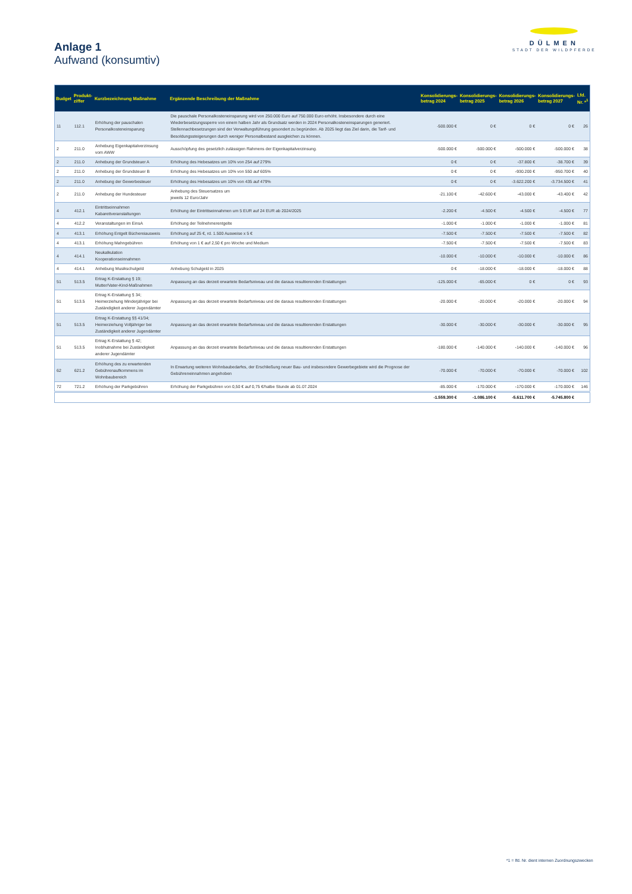Anlage 1
Aufwand (konsumtiv)
DÜLMEN
STADT DER WILDPFERDE
| Budget | Produkt- ziffer | Kurzbezeichnung Maßnahme | Ergänzende Beschreibung der Maßnahme | Konsolidierungs- betrag 2024 | Konsolidierungs- betrag 2025 | Konsolidierungs- betrag 2026 | Konsolidierungs- betrag 2027 | Lfd. Nr. *<sup>1</sup> |
| --- | --- | --- | --- | --- | --- | --- | --- | --- |
| 11 | 112.1 | Erhöhung der pauschalen Personalkosteneinsparung | Die pauschale Personalkosteneinsparung wird von 250.000 Euro auf 750.000 Euro erhöht. Insbesondere durch eine Wiederbesetzungssperre von einem halben Jahr als Grundsatz werden in 2024 Personalkosteneinsparungen generiert. Stellennachbesetzungen sind der Verwaltungsführung gesondert zu begründen. Ab 2025 liegt das Ziel darin, die Tarif- und Besoldungssteigerungen durch weniger Personalbestand ausgleichen zu können. | -500.000 € | 0 € | 0 € | 0 € | 26 |
| 2 | 211.0 | Anhebung Eigenkapitalverzinsung vom AWW | Ausschöpfung des gesetzlich zulässigen Rahmens der Eigenkapitalverzinsung. | -500.000 € | -500.000 € | -500.000 € | -500.000 € | 38 |
| 2 | 211.0 | Anhebung der Grundsteuer A | Erhöhung des Hebesatzes um 10% von 254 auf 279% | 0 € | 0 € | -37.800 € | -38.700 € | 39 |
| 2 | 211.0 | Anhebung der Grundsteuer B | Erhöhung des Hebesatzes um 10% von 550 auf 605% | 0 € | 0 € | -930.200 € | -950.700 € | 40 |
| 2 | 211.0 | Anhebung der Gewerbesteuer | Erhöhung des Hebesatzes um 10% von 435 auf 479% | 0 € | 0 € | -3.622.200 € | -3.734.500 € | 41 |
| 2 | 211.0 | Anhebung der Hundesteuer | Anhebung des Steuersatzes um jeweils 12 Euro/Jahr | -21.100 € | -42.600 € | -43.000 € | -43.400 € | 42 |
| 4 | 412.1 | Eintrittseinnahmen Kabarettveranstaltungen | Erhöhung der Eintrittseinnahmen um 5 EUR auf 24 EUR ab 2024/2025 | -2.200 € | -4.500 € | -4.500 € | -4.500 € | 77 |
| 4 | 412.2 | Veranstaltungen im EinsA | Erhöhung der Teilnehmerentgelte | -1.000 € | -1.000 € | -1.000 € | -1.000 € | 81 |
| 4 | 413.1 | Erhöhung Entgelt Büchereiausweis | Erhöhung auf 25 €, rd. 1.500 Ausweise x 5 € | -7.500 € | -7.500 € | -7.500 € | -7.500 € | 82 |
| 4 | 413.1 | Erhöhung Mahngebühren | Erhöhung von 1 € auf 2,50 € pro Woche und Medium | -7.500 € | -7.500 € | -7.500 € | -7.500 € | 83 |
| 4 | 414.1 | Neukalkulation Kooperationseinnahmen | | -10.000 € | -10.000 € | -10.000 € | -10.000 € | 86 |
| 4 | 414.1 | Anhebung Musikschulgeld | Anhebung Schulgeld in 2025 | 0 € | -18.000 € | -18.000 € | -18.000 € | 88 |
| 51 | 513.5 | Ertrag K-Erstattung § 19; Mutter/Vater-Kind-Maßnahmen | Anpassung an das derzeit erwartete Bedarfsniveau und die daraus resultierenden Erstattungen | -125.000 € | -65.000 € | 0 € | 0 € | 93 |
| 51 | 513.5 | Ertrag K-Erstattung § 34; Heimerziehung Minderjähriger bei Zuständigkeit anderer Jugendämter | Anpassung an das derzeit erwartete Bedarfsniveau und die daraus resultierenden Erstattungen | -20.000 € | -20.000 € | -20.000 € | -20.000 € | 94 |
| 51 | 513.5 | Ertrag K-Erstattung §§ 41/34; Heimerziehung Volljähriger bei Zuständigkeit anderer Jugendämter | Anpassung an das derzeit erwartete Bedarfsniveau und die daraus resultierenden Erstattungen | -30.000 € | -30.000 € | -30.000 € | -30.000 € | 95 |
| 51 | 513.5 | Ertrag K-Erstattung § 42; Inobhutnahme bei Zuständigkeit anderer Jugendämter | Anpassung an das derzeit erwartete Bedarfsniveau und die daraus resultierenden Erstattungen | -180.000 € | -140.000 € | -140.000 € | -140.000 € | 96 |
| 62 | 621.2 | Erhöhung des zu erwartenden Gebührenaufkommens im Wohnbaubereich | In Erwartung weiteren Wohnbaubedarfes, der Erschließung neuer Bau- und insbesondere Gewerbegebiete wird die Prognose der Gebühreneinnahmen angehoben | -70.000 € | -70.000 € | -70.000 € | -70.000 € | 102 |
| 72 | 721.2 | Erhöhung der Parkgebühren | Erhöhung der Parkgebühren von 0,50 € auf 0,75 €/halbe Stunde ab 01.07.2024 | -85.000 € | -170.000 € | -170.000 € | -170.000 € | 146 |
| | | | | -1.559.300 € | -1.086.100 € | -5.611.700 € | -5.745.800 € | |
*1 = lfd. Nr. dient internen Zuordnungszwecken